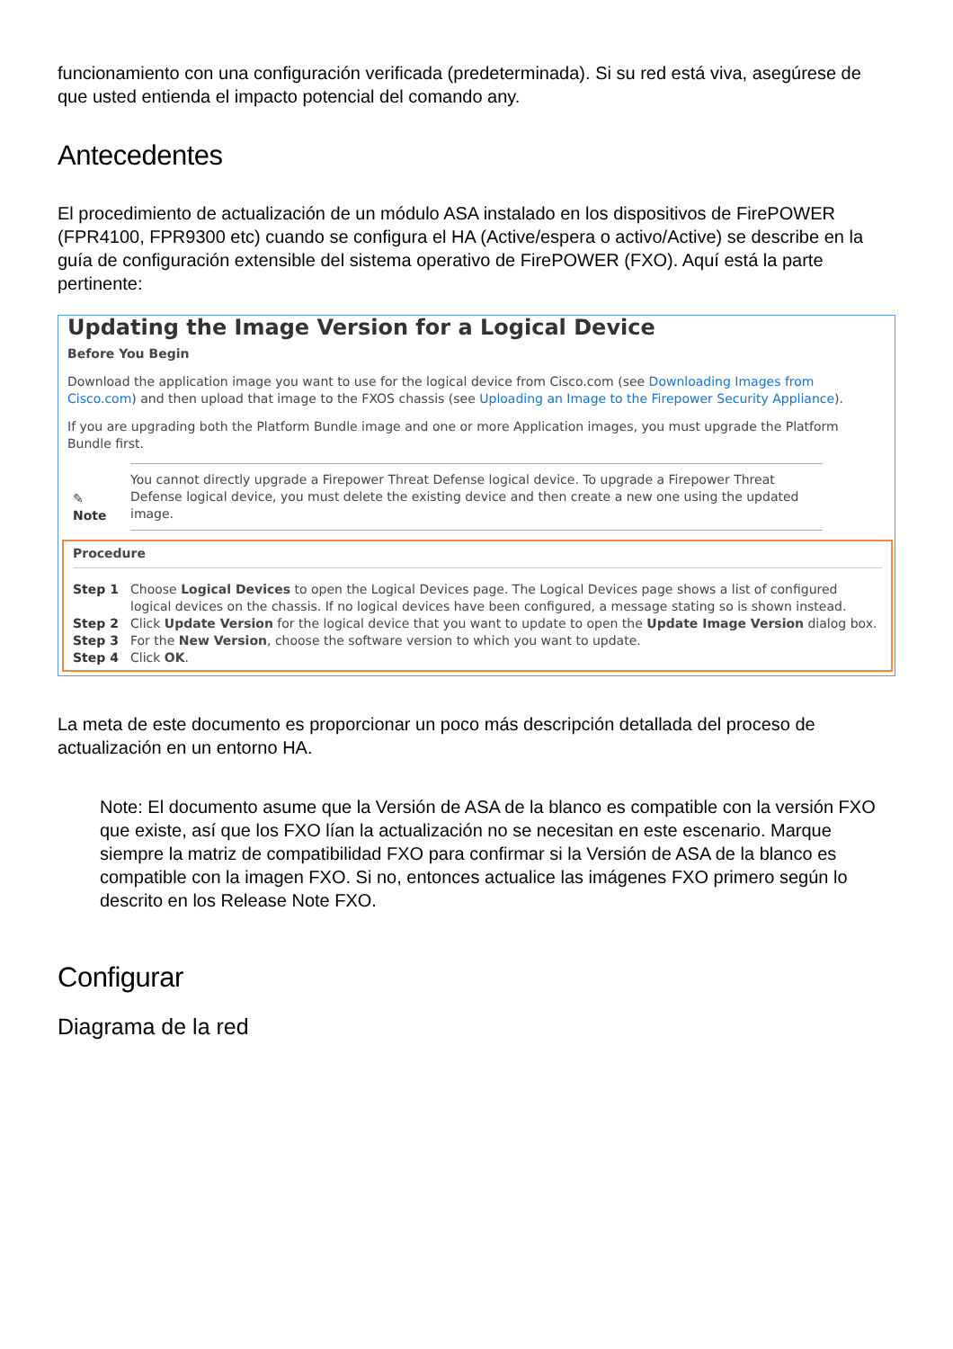funcionamiento con una configuración verificada (predeterminada). Si su red está viva, asegúrese de que usted entienda el impacto potencial del comando any.
Antecedentes
El procedimiento de actualización de un módulo ASA instalado en los dispositivos de FirePOWER (FPR4100, FPR9300 etc) cuando se configura el HA (Active/espera o activo/Active) se describe en la guía de configuración extensible del sistema operativo de FirePOWER (FXO). Aquí está la parte pertinente:
Updating the Image Version for a Logical Device
Before You Begin
Download the application image you want to use for the logical device from Cisco.com (see Downloading Images from Cisco.com) and then upload that image to the FXOS chassis (see Uploading an Image to the Firepower Security Appliance).
If you are upgrading both the Platform Bundle image and one or more Application images, you must upgrade the Platform Bundle first.
✎
Note
You cannot directly upgrade a Firepower Threat Defense logical device. To upgrade a Firepower Threat Defense logical device, you must delete the existing device and then create a new one using the updated image.
Procedure
Step 1 Choose Logical Devices to open the Logical Devices page. The Logical Devices page shows a list of configured logical devices on the chassis. If no logical devices have been configured, a message stating so is shown instead.
Step 2 Click Update Version for the logical device that you want to update to open the Update Image Version dialog box.
Step 3 For the New Version, choose the software version to which you want to update.
Step 4 Click OK.
La meta de este documento es proporcionar un poco más descripción detallada del proceso de actualización en un entorno HA.
Note: El documento asume que la Versión de ASA de la blanco es compatible con la versión FXO que existe, así que los FXO lían la actualización no se necesitan en este escenario. Marque siempre la matriz de compatibilidad FXO para confirmar si la Versión de ASA de la blanco es compatible con la imagen FXO. Si no, entonces actualice las imágenes FXO primero según lo descrito en los Release Note FXO.
Configurar
Diagrama de la red